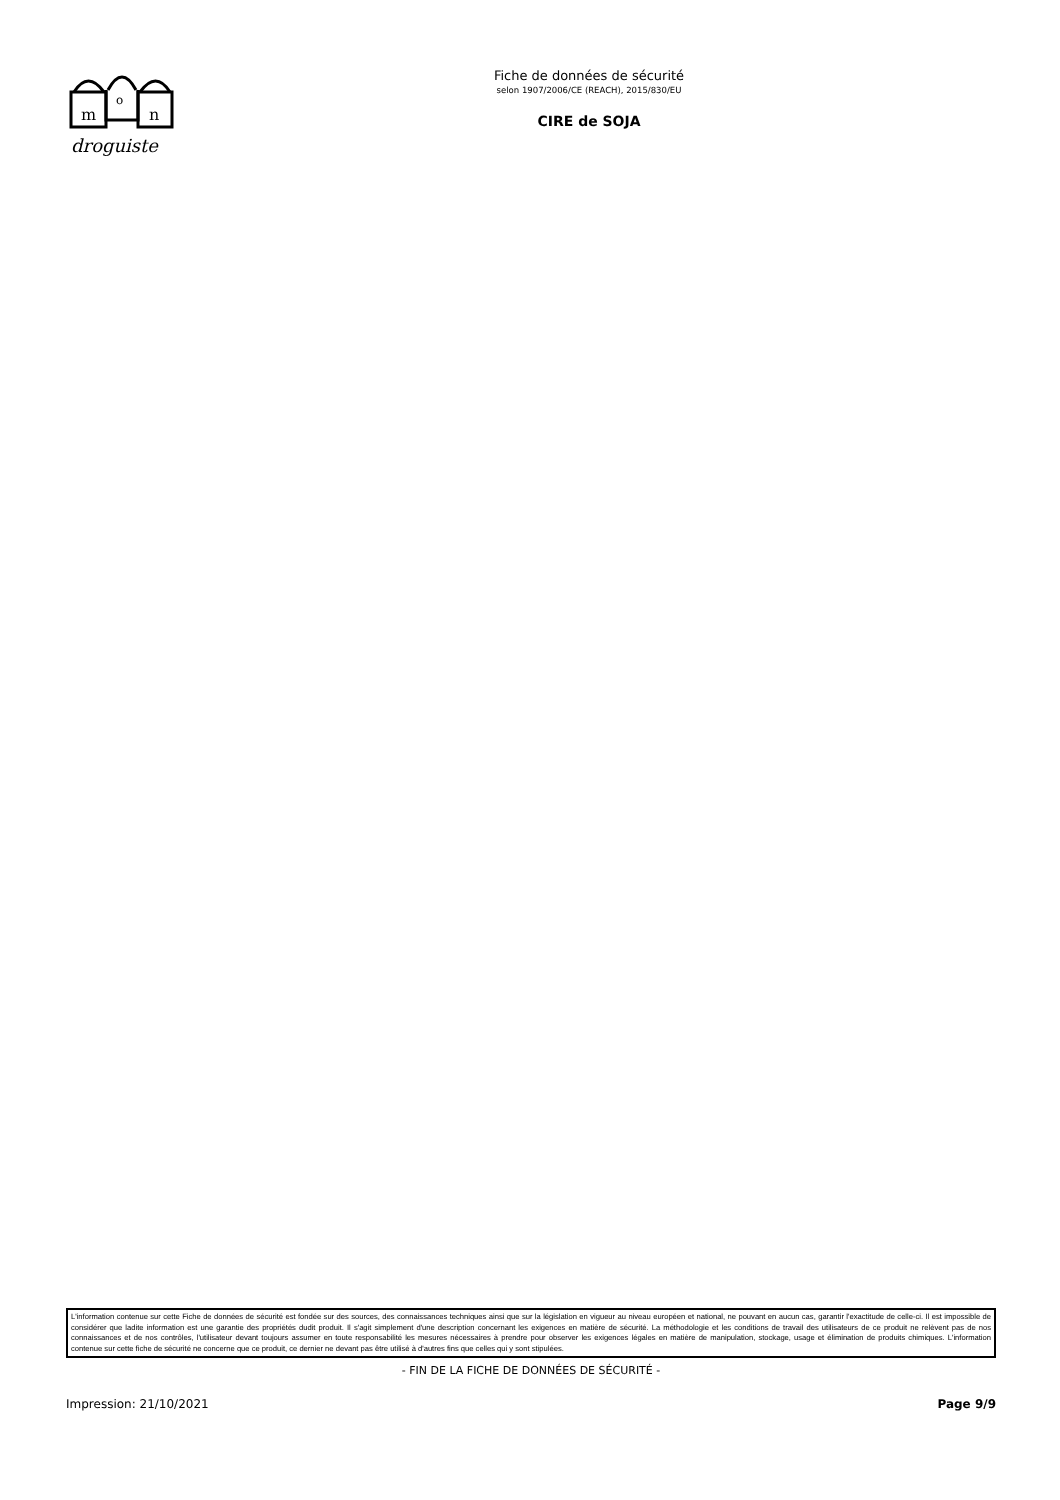m
o
n
droguiste
Fiche de données de sécurité
selon 1907/2006/CE (REACH), 2015/830/EU
CIRE de SOJA
L'information contenue sur cette Fiche de données de sécurité est fondée sur des sources, des connaissances techniques ainsi que sur la législation en vigueur au niveau européen et national, ne pouvant en aucun cas, garantir l'exactitude de celle-ci. Il est impossible de considérer que ladite information est une garantie des propriétés dudit produit. Il s'agit simplement d'une description concernant les exigences en matière de sécurité. La méthodologie et les conditions de travail des utilisateurs de ce produit ne relèvent pas de nos connaissances et de nos contrôles, l'utilisateur devant toujours assumer en toute responsabilité les mesures nécessaires à prendre pour observer les exigences légales en matière de manipulation, stockage, usage et élimination de produits chimiques. L'information contenue sur cette fiche de sécurité ne concerne que ce produit, ce dernier ne devant pas être utilisé à d'autres fins que celles qui y sont stipulées.
- FIN DE LA FICHE DE DONNÉES DE SÉCURITÉ -
Impression: 21/10/2021 Page 9/9